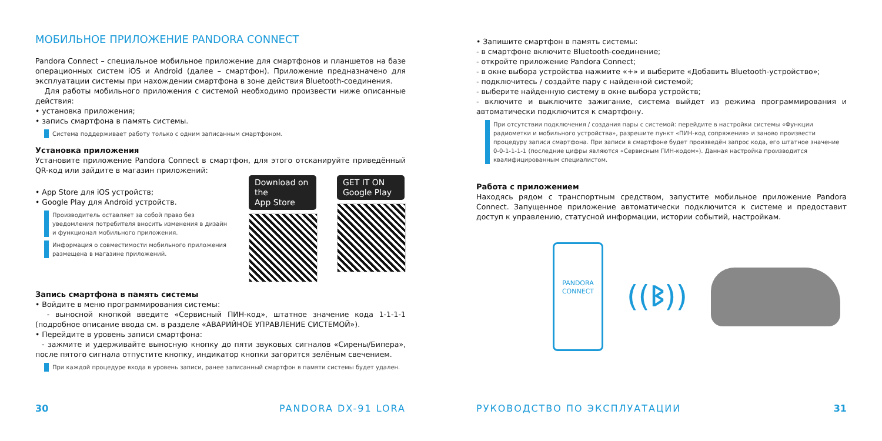МОБИЛЬНОЕ ПРИЛОЖЕНИЕ PANDORA CONNECT
Pandora Connect – специальное мобильное приложение для смартфонов и планшетов на базе операционных систем iOS и Android (далее – смартфон). Приложение предназначено для эксплуатации системы при нахождении смартфона в зоне действия Bluetooth-соединения.
Для работы мобильного приложения с системой необходимо произвести ниже описанные действия:
• установка приложения;
• запись смартфона в память системы.
Система поддерживает работу только с одним записанным смартфоном.
Установка приложения
Установите приложение Pandora Connect в смартфон, для этого отсканируйте приведённый QR-код или зайдите в магазин приложений:
• App Store для iOS устройств;
• Google Play для Android устройств.
Производитель оставляет за собой право без уведомления потребителя вносить изменения в дизайн и функционал мобильного приложения.
Информация о совместимости мобильного приложения размещена в магазине приложений.
Download on the
App Store
GET IT ON
Google Play
Запись смартфона в память системы
• Войдите в меню программирования системы:
- выносной кнопкой введите «Сервисный ПИН-код», штатное значение кода 1-1-1-1 (подробное описание ввода см. в разделе «АВАРИЙНОЕ УПРАВЛЕНИЕ СИСТЕМОЙ»).
• Перейдите в уровень записи смартфона:
- зажмите и удерживайте выносную кнопку до пяти звуковых сигналов «Сирены/Бипера», после пятого сигнала отпустите кнопку, индикатор кнопки загорится зелёным свечением.
При каждой процедуре входа в уровень записи, ранее записанный смартфон в памяти системы будет удален.
30 PANDORA DX-91 LORA
• Запишите смартфон в память системы:
- в смартфоне включите Bluetooth-соединение;
- откройте приложение Pandora Connect;
- в окне выбора устройства нажмите «+» и выберите «Добавить Bluetooth-устройство»;
- подключитесь / создайте пару с найденной системой;
- выберите найденную систему в окне выбора устройств;
- включите и выключите зажигание, система выйдет из режима программирования и автоматически подключится к смартфону.
При отсутствии подключения / создания пары с системой: перейдите в настройки системы «Функции радиометки и мобильного устройства», разрешите пункт «ПИН-код сопряжения» и заново произвести процедуру записи смартфона. При записи в смартфоне будет произведён запрос кода, его штатное значение 0-0-1-1-1-1 (последние цифры являются «Сервисным ПИН-кодом»). Данная настройка производится квалифицированным специалистом.
Работа с приложением
Находясь рядом с транспортным средством, запустите мобильное приложение Pandora Connect. Запущенное приложение автоматически подключится к системе и предоставит доступ к управлению, статусной информации, истории событий, настройкам.
PANDORA
CONNECT
((ᛒ))
РУКОВОДСТВО ПО ЭКСПЛУАТАЦИИ 31